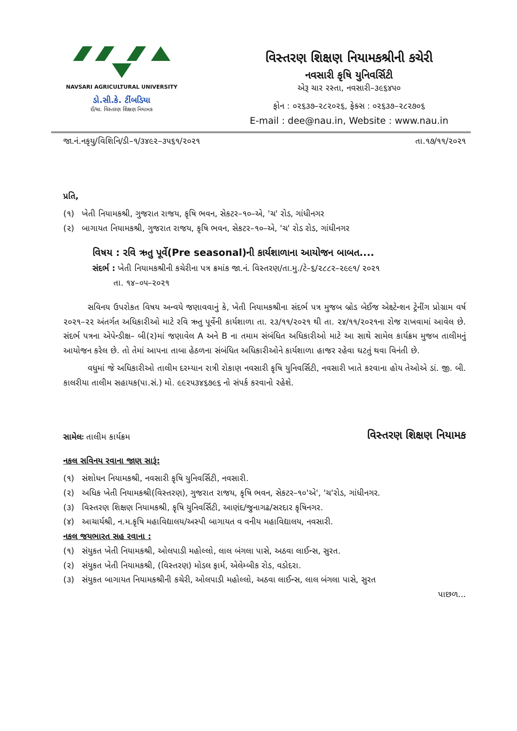NAVSARI AGRICULTURAL UNIVERSITY
ડો.સી.કે. ટીંબડિયા
ઈ/ચા. વિસ્તરણ શિક્ષણ નિયામક
વિસ્તરણ શિક્ષણ નિયામકશ્રીની કચેરી
નવસારી કૃષિ યુનિવર્સિટી
એરૂ ચાર રસ્તા, નવસારી–૩૯૬૪૫૦
ફોન : ૦૨૬૩૭–૨૮૨૦૨૬, ફેક્સ : ૦૨૬૩૭–૨૮૨૭૦૬
E-mail : dee@nau.in, Website : www.nau.in
જા.નં.નકૃયુ/વિશિનિ/ડી–૧/૩૪૯૨–૩૫૬૧/૨૦૨૧ તા.૧૭/૧૧/૨૦૨૧
પ્રતિ,
(૧) ખેતી નિયામકશ્રી, ગુજરાત રાજય, કૃષિ ભવન, સેકટર–૧૦–એ, 'ચ' રોડ, ગાંધીનગર
(૨) બાગાયત નિયામકશ્રી, ગુજરાત રાજય, કૃષિ ભવન, સેકટર–૧૦–એ, 'ચ' રોડ રોડ, ગાંધીનગર
વિષય : રવિ ઋતુ પૂર્વે(Pre seasonal)ની કાર્યશાળાના આયોજન બાબત....
સંદર્ભ : ખેતી નિયામકશ્રીની કચેરીના પત્ર ક્રમાંક જા.નં. વિસ્તરણ/તા.મુ./ટે–૬/૨૮૮૨–૨૯૯૧/ ૨૦૨૧
તા. ૧૪–૦૫–૨૦૨૧
સવિનય ઉપરોકત વિષય અન્વયે જણાવવાનું કે, ખેતી નિયામકશ્રીના સંદર્ભ પત્ર મુજબ બ્રોડ બેઈજ એક્ષ્ટેન્શન ટ્રેનીંગ પ્રોગ્રામ વર્ષ ૨૦૨૧–૨૨ અંતર્ગત અધિકારીઓ માટે રવિ ઋતુ પૂર્વેની કાર્યશાળા તા. ૨૩/૧૧/૨૦૨૧ થી તા. ૨૪/૧૧/૨૦૨૧ના રોજ રાખવામાં આવેલ છે. સંદર્ભ પત્રના એપેન્ડીક્ષ– બી(૨)માં જણાવેલ A અને B ના તમામ સંબંધિત અધિકારીઓ માટે આ સાથે સામેલ કાર્યક્રમ મુજબ તાલીમનું આયોજન કરેલ છે. તો તેમાં આપના તાબા હેઠળના સંબંધિત અધિકારીઓને કાર્યશાળા હાજર રહેવા ઘટતું થવા વિનંતી છે.
વધુમાં જે અધિકારીઓ તાલીમ દરમ્યાન રાત્રી રોકાણ નવસારી કૃષિ યુનિવર્સિટી, નવસારી ખાતે કરવાના હોય તેઓએ ડાં. જી. બી. કાલરીયા તાલીમ સહાયક(પા.સં.) મો. ૯૯૨૫૩૪૬૭૯૬ નો સંપર્ક કરવાનો રહેશે.
સામેલઃ તાલીમ કાર્યક્રમ વિસ્તરણ શિક્ષણ નિયામક
નકલ સવિનય રવાના જાણ સારૂં:
(૧) સંશોધન નિયામકશ્રી, નવસારી કૃષિ યુનિવર્સિટી, નવસારી.
(૨) અધિક ખેતી નિયામકશ્રી(વિસ્તરણ), ગુજરાત રાજય, કૃષિ ભવન, સેકટર–૧૦'એ', 'ચ'રોડ, ગાંધીનગર.
(૩) વિસ્તરણ શિક્ષણ નિયામકશ્રી, કૃષિ યુનિવર્સિટી, આણંદ/જુનાગઢ/સરદાર કૃષિનગર.
(૪) આચાર્યશ્રી, ન.મ.કૃષિ મહાવિદ્યાલય/અસ્પી બાગાયત વ વનીય મહાવિદ્યાલય, નવસારી.
નકલ જયભારત સહ રવાના :
(૧) સંયુકત ખેતી નિયામકશ્રી, ઓલપાડી મહોલ્લો, લાલ બંગલા પાસે, અઠવા લાઈન્સ, સુરત.
(૨) સંયુકત ખેતી નિયામકશ્રી, (વિસ્તરણ) મોડલ ફાર્મ, એલેમ્બીક રોડ, વડોદરા.
(૩) સંયુકત બાગાયત નિયામકશ્રીની કચેરી, ઓલપાડી મહોલ્લો, અઠવા લાઈન્સ, લાલ બંગલા પાસે, સુરત
પાછળ...